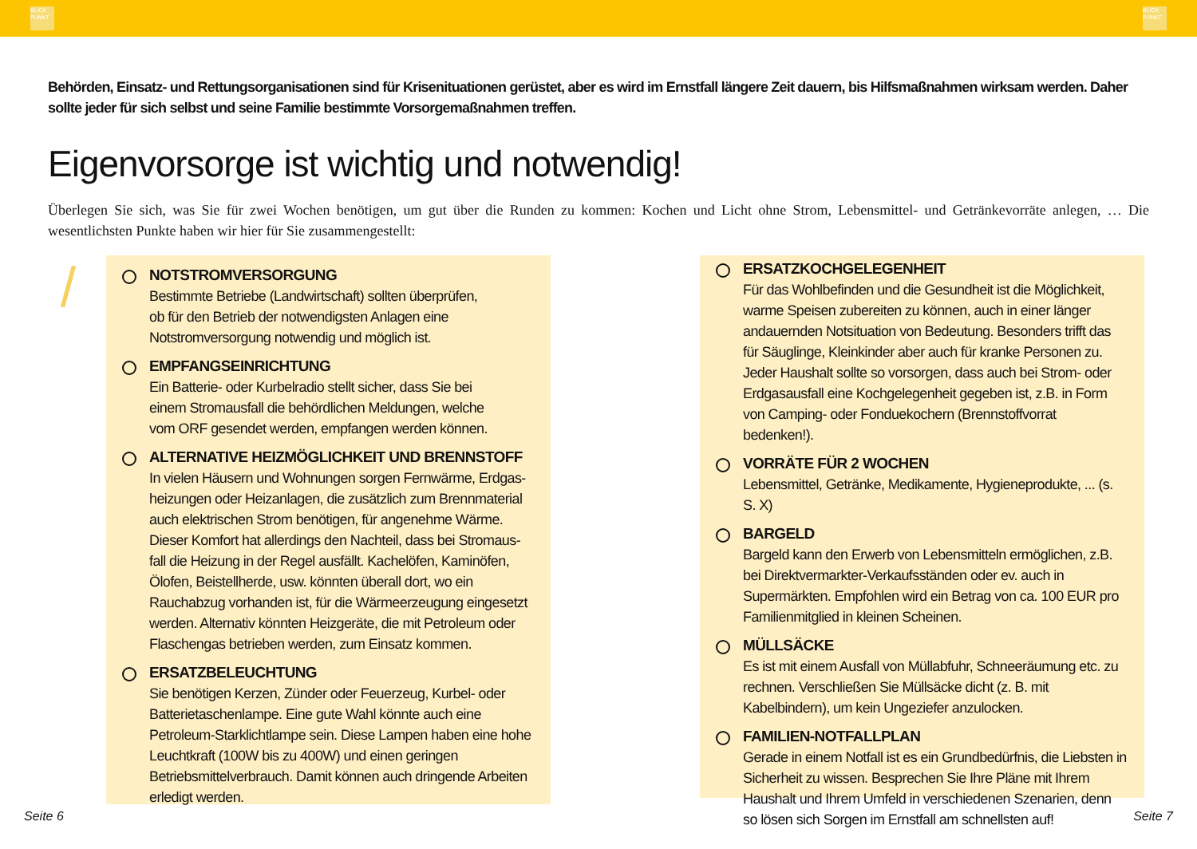BLICK PUNKT
BLICK PUNKT
Behörden, Einsatz- und Rettungsorganisationen sind für Krisenituationen gerüstet, aber es wird im Ernstfall längere Zeit dauern, bis Hilfsmaßnahmen wirksam werden. Daher sollte jeder für sich selbst und seine Familie bestimmte Vorsorgemaßnahmen treffen.
Eigenvorsorge ist wichtig und notwendig!
Überlegen Sie sich, was Sie für zwei Wochen benötigen, um gut über die Runden zu kommen: Kochen und Licht ohne Strom, Lebensmittel- und Getränkevorräte anlegen, … Die wesentlichsten Punkte haben wir hier für Sie zusammengestellt:
/
NOTSTROMVERSORGUNG
Bestimmte Betriebe (Landwirtschaft) sollten überprüfen,
ob für den Betrieb der notwendigsten Anlagen eine
Notstromversorgung notwendig und möglich ist.
EMPFANGSEINRICHTUNG
Ein Batterie- oder Kurbelradio stellt sicher, dass Sie bei
einem Stromausfall die behördlichen Meldungen, welche
vom ORF gesendet werden, empfangen werden können.
ALTERNATIVE HEIZMÖGLICHKEIT UND BRENNSTOFF
In vielen Häusern und Wohnungen sorgen Fernwärme, Erdgas-heizungen oder Heizanlagen, die zusätzlich zum Brennmaterial auch elektrischen Strom benötigen, für angenehme Wärme. Dieser Komfort hat allerdings den Nachteil, dass bei Stromaus-fall die Heizung in der Regel ausfällt. Kachelöfen, Kaminöfen, Ölofen, Beistellherde, usw. könnten überall dort, wo ein Rauchabzug vorhanden ist, für die Wärmeerzeugung eingesetzt werden. Alternativ könnten Heizgeräte, die mit Petroleum oder Flaschengas betrieben werden, zum Einsatz kommen.
ERSATZBELEUCHTUNG
Sie benötigen Kerzen, Zünder oder Feuerzeug, Kurbel- oder Batterietaschenlampe. Eine gute Wahl könnte auch eine Petroleum-Starklichtlampe sein. Diese Lampen haben eine hohe Leuchtkraft (100W bis zu 400W) und einen geringen Betriebsmittelverbrauch. Damit können auch dringende Arbeiten erledigt werden.
ERSATZKOCHGELEGENHEIT
Für das Wohlbefinden und die Gesundheit ist die Möglichkeit, warme Speisen zubereiten zu können, auch in einer länger andauernden Notsituation von Bedeutung. Besonders trifft das für Säuglinge, Kleinkinder aber auch für kranke Personen zu. Jeder Haushalt sollte so vorsorgen, dass auch bei Strom- oder Erdgasausfall eine Kochgelegenheit gegeben ist, z.B. in Form von Camping- oder Fonduekochern (Brennstoffvorrat bedenken!).
VORRÄTE FÜR 2 WOCHEN
Lebensmittel, Getränke, Medikamente, Hygieneprodukte, ... (s. S. X)
BARGELD
Bargeld kann den Erwerb von Lebensmitteln ermöglichen, z.B. bei Direktvermarkter-Verkaufsständen oder ev. auch in Supermärkten. Empfohlen wird ein Betrag von ca. 100 EUR pro Familienmitglied in kleinen Scheinen.
MÜLLSÄCKE
Es ist mit einem Ausfall von Müllabfuhr, Schneeräumung etc. zu rechnen. Verschließen Sie Müllsäcke dicht (z. B. mit Kabelbindern), um kein Ungeziefer anzulocken.
FAMILIEN-NOTFALLPLAN
Gerade in einem Notfall ist es ein Grundbedürfnis, die Liebsten in Sicherheit zu wissen. Besprechen Sie Ihre Pläne mit Ihrem Haushalt und Ihrem Umfeld in verschiedenen Szenarien, denn so lösen sich Sorgen im Ernstfall am schnellsten auf!
Seite 6 Seite 7